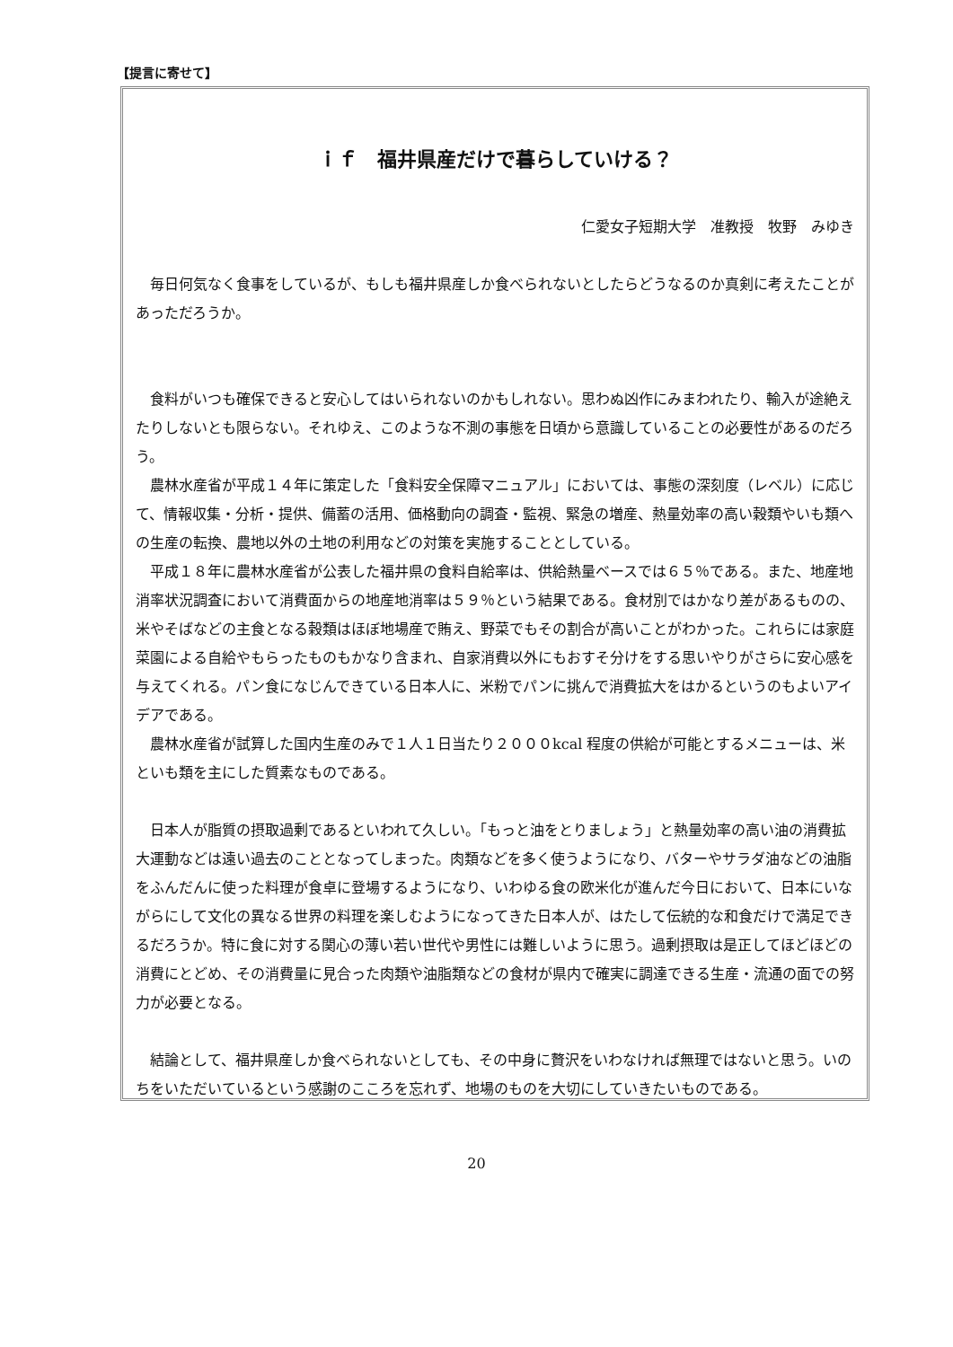【提言に寄せて】
ｉｆ　福井県産だけで暮らしていける？
仁愛女子短期大学　准教授　牧野　みゆき
毎日何気なく食事をしているが、もしも福井県産しか食べられないとしたらどうなるのか真剣に考えたことがあっただろうか。
食料がいつも確保できると安心してはいられないのかもしれない。思わぬ凶作にみまわれたり、輸入が途絶えたりしないとも限らない。それゆえ、このような不測の事態を日頃から意識していることの必要性があるのだろう。
農林水産省が平成１４年に策定した「食料安全保障マニュアル」においては、事態の深刻度（レベル）に応じて、情報収集・分析・提供、備蓄の活用、価格動向の調査・監視、緊急の増産、熱量効率の高い穀類やいも類への生産の転換、農地以外の土地の利用などの対策を実施することとしている。
平成１８年に農林水産省が公表した福井県の食料自給率は、供給熱量ベースでは６５％である。また、地産地消率状況調査において消費面からの地産地消率は５９％という結果である。食材別ではかなり差があるものの、米やそばなどの主食となる穀類はほぼ地場産で賄え、野菜でもその割合が高いことがわかった。これらには家庭菜園による自給やもらったものもかなり含まれ、自家消費以外にもおすそ分けをする思いやりがさらに安心感を与えてくれる。パン食になじんできている日本人に、米粉でパンに挑んで消費拡大をはかるというのもよいアイデアである。
農林水産省が試算した国内生産のみで１人１日当たり２０００kcal 程度の供給が可能とするメニューは、米といも類を主にした質素なものである。
日本人が脂質の摂取過剰であるといわれて久しい。「もっと油をとりましょう」と熱量効率の高い油の消費拡大運動などは遠い過去のこととなってしまった。肉類などを多く使うようになり、バターやサラダ油などの油脂をふんだんに使った料理が食卓に登場するようになり、いわゆる食の欧米化が進んだ今日において、日本にいながらにして文化の異なる世界の料理を楽しむようになってきた日本人が、はたして伝統的な和食だけで満足できるだろうか。特に食に対する関心の薄い若い世代や男性には難しいように思う。過剰摂取は是正してほどほどの消費にとどめ、その消費量に見合った肉類や油脂類などの食材が県内で確実に調達できる生産・流通の面での努力が必要となる。
結論として、福井県産しか食べられないとしても、その中身に贅沢をいわなければ無理ではないと思う。いのちをいただいているという感謝のこころを忘れず、地場のものを大切にしていきたいものである。
20